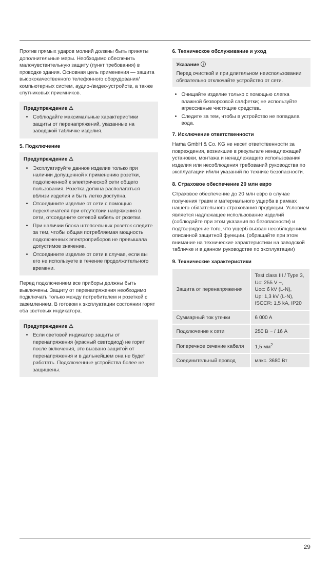Против прямых ударов молний должны быть приняты дополнительные меры. Необходимо обеспечить малочувствительную защиту (пункт требования) в проводке здания. Основная цель применения — защита высококачественного телефонного оборудования/компьютерных систем, аудио-/видео-устройств, а также спутниковых приемников.
Предупреждение ⚠
Соблюдайте максимальные характеристики защиты от перенапряжений, указанные на заводской табличке изделия.
5. Подключение
Предупреждение ⚠
Эксплуатируйте данное изделие только при наличии допущенной к применению розетки, подключенной к электрической сети общего пользования. Розетка должна располагаться вблизи изделия и быть легко доступна.
Отсоедините изделие от сети с помощью переключателя при отсутствии напряжения в сети, отсоедините сетевой кабель от розетки.
При наличии блока штепсельных розеток следите за тем, чтобы общая потребляемая мощность подключенных электроприборов не превышала допустимое значение.
Отсоедините изделие от сети в случае, если вы его не используете в течение продолжительного времени.
Перед подключением все приборы должны быть выключены. Защиту от перенапряжения необходимо подключать только между потребителем и розеткой с заземлением. В готовом к эксплуатации состоянии горят оба световых индикатора.
Предупреждение ⚠
Если световой индикатор защиты от перенапряжения (красный светодиод) не горит после включения, это вызвано защитой от перенапряжения и в дальнейшем она не будет работать. Подключенные устройства более не защищены.
6. Техническое обслуживание и уход
Указание ⓘ
Перед очисткой и при длительном неиспользовании обязательно отключайте устройство от сети.
Очищайте изделие только с помощью слегка влажной безворсовой салфетки; не используйте агрессивные чистящие средства.
Следите за тем, чтобы в устройство не попадала вода.
7. Исключение ответственности
Hama GmbH & Co. KG не несет ответственности за повреждения, возникшие в результате ненадлежащей установки, монтажа и ненадлежащего использования изделия или несоблюдения требований руководства по эксплуатации и/или указаний по технике безопасности.
8. Страховое обеспечение 20 млн евро
Страховое обеспечение до 20 млн евро в случае получения травм и материального ущерба в рамках нашего обязательного страхования продукции. Условием является надлежащее использование изделий (соблюдайте при этом указания по безопасности) и подтверждение того, что ущерб вызван несоблюдением описанной защитной функции. (обращайте при этом внимание на технические характеристики на заводской табличке и в данном руководстве по эксплуатации)
9. Технические характеристики
| Защита от перенапряжения | Test class III / Type 3, Uc: 255 V ~, Uoc: 6 kV (L-N), Up: 1,3 kV (L-N), ISCCR: 1,5 kA, IP20 |
| Суммарный ток утечки | 6 000 A |
| Подключение к сети | 250 В ~ / 16 A |
| Поперечное сечение кабеля | 1,5 мм<sup>2</sup> |
| Соединительный провод | макс. 3680 Вт |
29